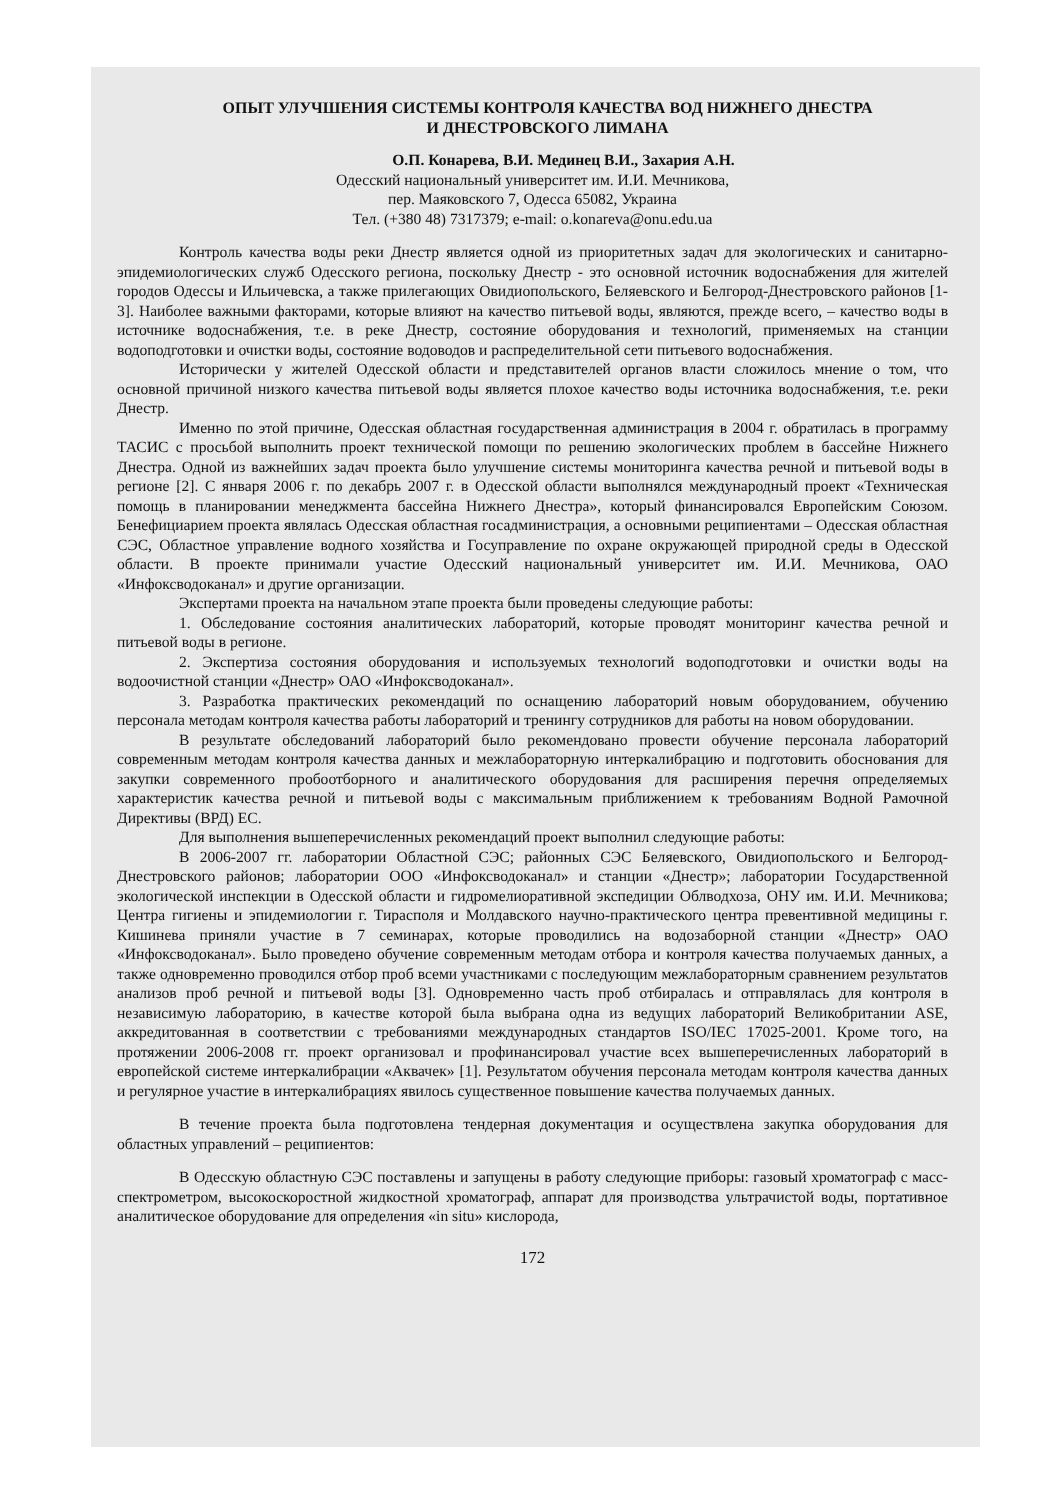ОПЫТ УЛУЧШЕНИЯ СИСТЕМЫ КОНТРОЛЯ КАЧЕСТВА ВОД НИЖНЕГО ДНЕСТРА
И ДНЕСТРОВСКОГО ЛИМАНА
О.П. Конарева, В.И. Мединец В.И., Захария А.Н.
Одесский национальный университет им. И.И. Мечникова,
пер. Маяковского 7, Одесса 65082, Украина
Тел. (+380 48) 7317379; e-mail: o.konareva@onu.edu.ua
Контроль качества воды реки Днестр является одной из приоритетных задач для экологических и санитарно-эпидемиологических служб Одесского региона, поскольку Днестр - это основной источник водоснабжения для жителей городов Одессы и Ильичевска, а также прилегающих Овидиопольского, Беляевского и Белгород-Днестровского районов [1-3]. Наиболее важными факторами, которые влияют на качество питьевой воды, являются, прежде всего, – качество воды в источнике водоснабжения, т.е. в реке Днестр, состояние оборудования и технологий, применяемых на станции водоподготовки и очистки воды, состояние водоводов и распределительной сети питьевого водоснабжения.
Исторически у жителей Одесской области и представителей органов власти сложилось мнение о том, что основной причиной низкого качества питьевой воды является плохое качество воды источника водоснабжения, т.е. реки Днестр.
Именно по этой причине, Одесская областная государственная администрация в 2004 г. обратилась в программу ТАСИС с просьбой выполнить проект технической помощи по решению экологических проблем в бассейне Нижнего Днестра. Одной из важнейших задач проекта было улучшение системы мониторинга качества речной и питьевой воды в регионе [2]. С января 2006 г. по декабрь 2007 г. в Одесской области выполнялся международный проект «Техническая помощь в планировании менеджмента бассейна Нижнего Днестра», который финансировался Европейским Союзом. Бенефициарием проекта являлась Одесская областная госадминистрация, а основными реципиентами – Одесская областная СЭС, Областное управление водного хозяйства и Госуправление по охране окружающей природной среды в Одесской области. В проекте принимали участие Одесский национальный университет им. И.И. Мечникова, ОАО «Инфоксводоканал» и другие организации.
Экспертами проекта на начальном этапе проекта были проведены следующие работы:
1. Обследование состояния аналитических лабораторий, которые проводят мониторинг качества речной и питьевой воды в регионе.
2. Экспертиза состояния оборудования и используемых технологий водоподготовки и очистки воды на водоочистной станции «Днестр» ОАО «Инфоксводоканал».
3. Разработка практических рекомендаций по оснащению лабораторий новым оборудованием, обучению персонала методам контроля качества работы лабораторий и тренингу сотрудников для работы на новом оборудовании.
В результате обследований лабораторий было рекомендовано провести обучение персонала лабораторий современным методам контроля качества данных и межлабораторную интеркалибрацию и подготовить обоснования для закупки современного пробоотборного и аналитического оборудования для расширения перечня определяемых характеристик качества речной и питьевой воды с максимальным приближением к требованиям Водной Рамочной Директивы (ВРД) ЕС.
Для выполнения вышеперечисленных рекомендаций проект выполнил следующие работы:
В 2006-2007 гг. лаборатории Областной СЭС; районных СЭС Беляевского, Овидиопольского и Белгород-Днестровского районов; лаборатории ООО «Инфоксводоканал» и станции «Днестр»; лаборатории Государственной экологической инспекции в Одесской области и гидромелиоративной экспедиции Облводхоза, ОНУ им. И.И. Мечникова; Центра гигиены и эпидемиологии г. Тирасполя и Молдавского научно-практического центра превентивной медицины г. Кишинева приняли участие в 7 семинарах, которые проводились на водозаборной станции «Днестр» ОАО «Инфоксводоканал». Было проведено обучение современным методам отбора и контроля качества получаемых данных, а также одновременно проводился отбор проб всеми участниками с последующим межлабораторным сравнением результатов анализов проб речной и питьевой воды [3]. Одновременно часть проб отбиралась и отправлялась для контроля в независимую лабораторию, в качестве которой была выбрана одна из ведущих лабораторий Великобритании ASE, аккредитованная в соответствии с требованиями международных стандартов ISO/IEC 17025-2001. Кроме того, на протяжении 2006-2008 гг. проект организовал и профинансировал участие всех вышеперечисленных лабораторий в европейской системе интеркалибрации «Аквачек» [1]. Результатом обучения персонала методам контроля качества данных и регулярное участие в интеркалибрациях явилось существенное повышение качества получаемых данных.
В течение проекта была подготовлена тендерная документация и осуществлена закупка оборудования для областных управлений – реципиентов:
В Одесскую областную СЭС поставлены и запущены в работу следующие приборы: газовый хроматограф с масс-спектрометром, высокоскоростной жидкостной хроматограф, аппарат для производства ультрачистой воды, портативное аналитическое оборудование для определения «in situ» кислорода,
172